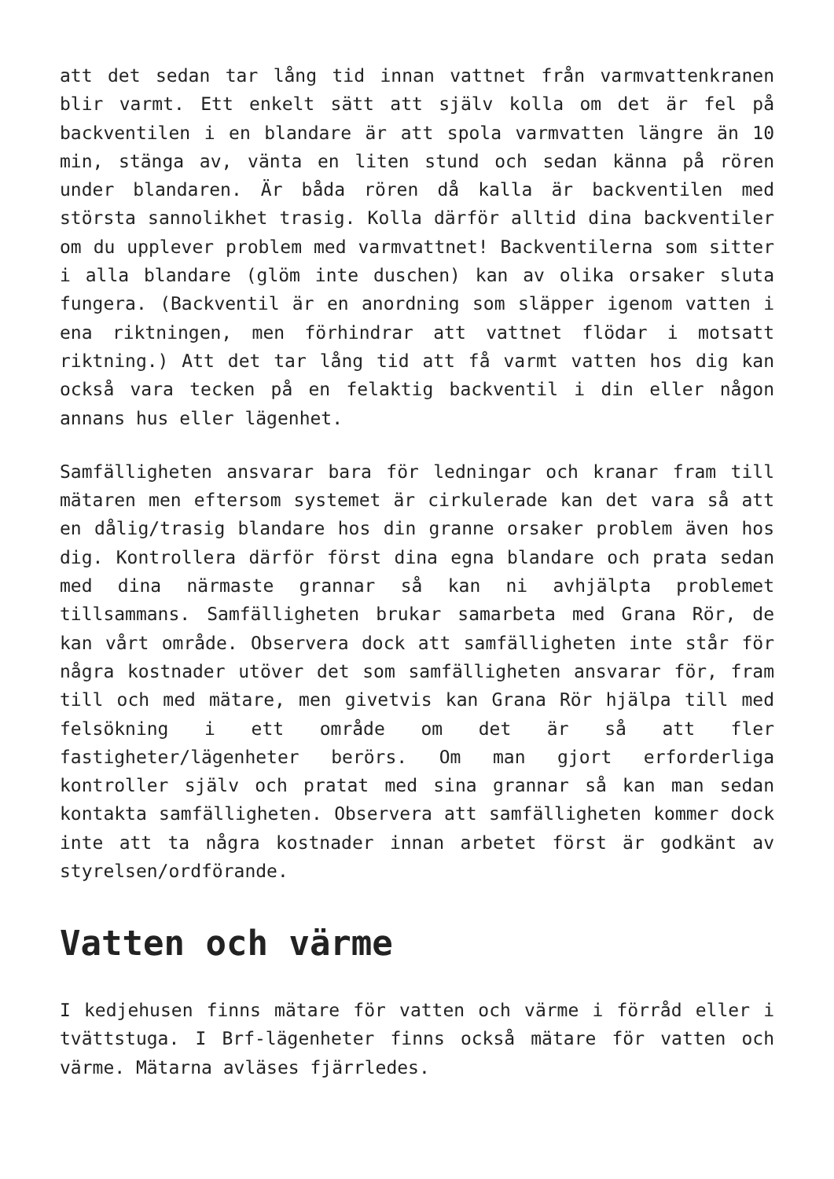att det sedan tar lång tid innan vattnet från varmvattenkranen blir varmt. Ett enkelt sätt att själv kolla om det är fel på backventilen i en blandare är att spola varmvatten längre än 10 min, stänga av, vänta en liten stund och sedan känna på rören under blandaren. Är båda rören då kalla är backventilen med största sannolikhet trasig. Kolla därför alltid dina backventiler om du upplever problem med varmvattnet! Backventilerna som sitter i alla blandare (glöm inte duschen) kan av olika orsaker sluta fungera. (Backventil är en anordning som släpper igenom vatten i ena riktningen, men förhindrar att vattnet flödar i motsatt riktning.) Att det tar lång tid att få varmt vatten hos dig kan också vara tecken på en felaktig backventil i din eller någon annans hus eller lägenhet.
Samfälligheten ansvarar bara för ledningar och kranar fram till mätaren men eftersom systemet är cirkulerade kan det vara så att en dålig/trasig blandare hos din granne orsaker problem även hos dig. Kontrollera därför först dina egna blandare och prata sedan med dina närmaste grannar så kan ni avhjälpta problemet tillsammans. Samfälligheten brukar samarbeta med Grana Rör, de kan vårt område. Observera dock att samfälligheten inte står för några kostnader utöver det som samfälligheten ansvarar för, fram till och med mätare, men givetvis kan Grana Rör hjälpa till med felsökning i ett område om det är så att fler fastigheter/lägenheter berörs. Om man gjort erforderliga kontroller själv och pratat med sina grannar så kan man sedan kontakta samfälligheten. Observera att samfälligheten kommer dock inte att ta några kostnader innan arbetet först är godkänt av styrelsen/ordförande.
Vatten och värme
I kedjehusen finns mätare för vatten och värme i förråd eller i tvättstuga. I Brf-lägenheter finns också mätare för vatten och värme. Mätarna avläses fjärrledes.